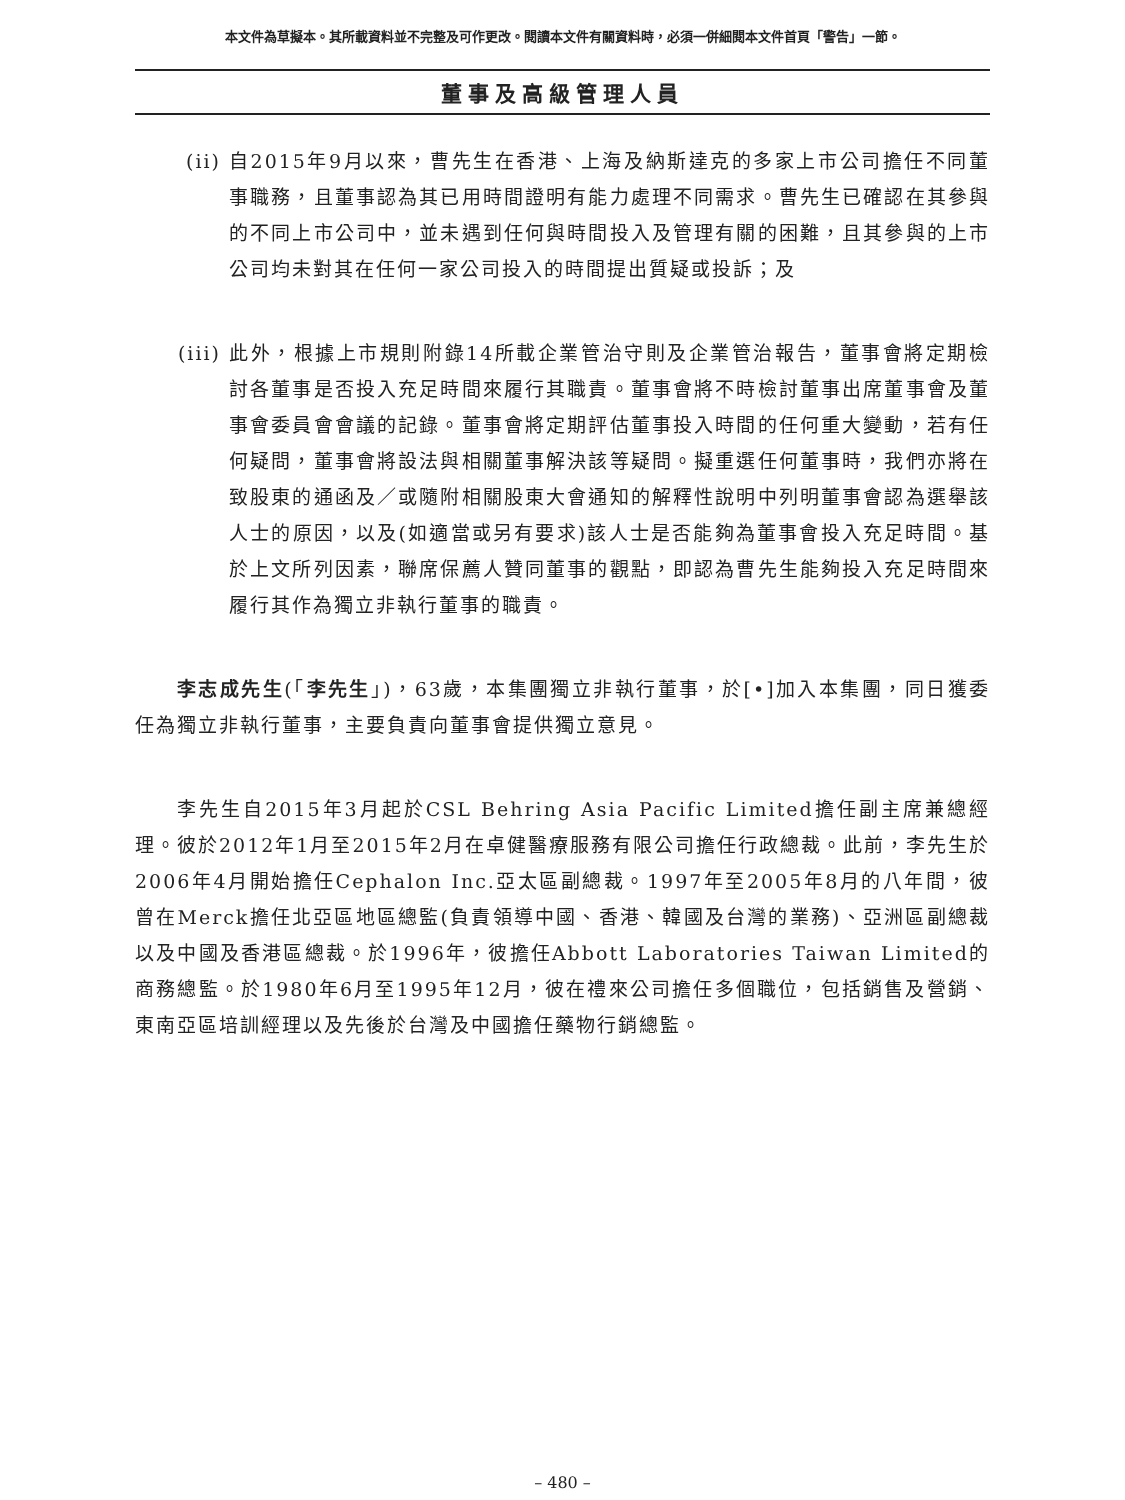本文件為草擬本。其所載資料並不完整及可作更改。閱讀本文件有關資料時，必須一併細閱本文件首頁「警告」一節。
董事及高級管理人員
(ii)
自2015年9月以來，曹先生在香港、上海及納斯達克的多家上市公司擔任不同董事職務，且董事認為其已用時間證明有能力處理不同需求。曹先生已確認在其參與的不同上市公司中，並未遇到任何與時間投入及管理有關的困難，且其參與的上市公司均未對其在任何一家公司投入的時間提出質疑或投訴；及
(iii)
此外，根據上市規則附錄14所載企業管治守則及企業管治報告，董事會將定期檢討各董事是否投入充足時間來履行其職責。董事會將不時檢討董事出席董事會及董事會委員會會議的記錄。董事會將定期評估董事投入時間的任何重大變動，若有任何疑問，董事會將設法與相關董事解決該等疑問。擬重選任何董事時，我們亦將在致股東的通函及／或隨附相關股東大會通知的解釋性說明中列明董事會認為選舉該人士的原因，以及(如適當或另有要求)該人士是否能夠為董事會投入充足時間。基於上文所列因素，聯席保薦人贊同董事的觀點，即認為曹先生能夠投入充足時間來履行其作為獨立非執行董事的職責。
李志成先生(「李先生」)，63歲，本集團獨立非執行董事，於[•]加入本集團，同日獲委任為獨立非執行董事，主要負責向董事會提供獨立意見。
李先生自2015年3月起於CSL Behring Asia Pacific Limited擔任副主席兼總經理。彼於2012年1月至2015年2月在卓健醫療服務有限公司擔任行政總裁。此前，李先生於2006年4月開始擔任Cephalon Inc.亞太區副總裁。1997年至2005年8月的八年間，彼曾在Merck擔任北亞區地區總監(負責領導中國、香港、韓國及台灣的業務)、亞洲區副總裁以及中國及香港區總裁。於1996年，彼擔任Abbott Laboratories Taiwan Limited的商務總監。於1980年6月至1995年12月，彼在禮來公司擔任多個職位，包括銷售及營銷、東南亞區培訓經理以及先後於台灣及中國擔任藥物行銷總監。
– 480 –